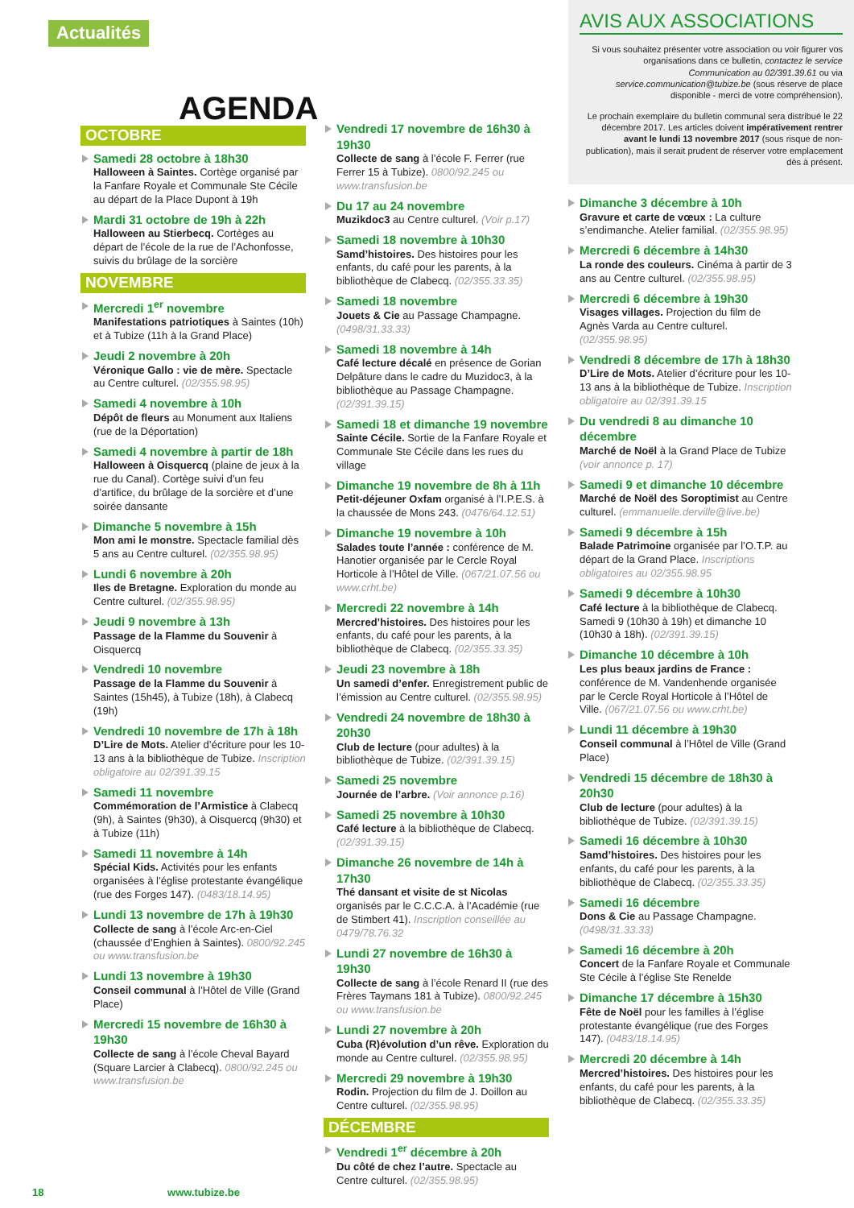Actualités
AGENDA
AVIS AUX ASSOCIATIONS
Si vous souhaitez présenter votre association ou voir figurer vos organisations dans ce bulletin, contactez le service Communication au 02/391.39.61 ou via service.communication@tubize.be (sous réserve de place disponible - merci de votre compréhension).
Le prochain exemplaire du bulletin communal sera distribué le 22 décembre 2017. Les articles doivent impérativement rentrer avant le lundi 13 novembre 2017 (sous risque de non-publication), mais il serait prudent de réserver votre emplacement dès à présent.
OCTOBRE
Samedi 28 octobre à 18h30
Halloween à Saintes. Cortège organisé par la Fanfare Royale et Communale Ste Cécile au départ de la Place Dupont à 19h
Mardi 31 octobre de 19h à 22h
Halloween au Stierbecq. Cortèges au départ de l’école de la rue de l’Achonfosse, suivis du brûlage de la sorcière
NOVEMBRE
Mercredi 1<sup>er</sup> novembre
Manifestations patriotiques à Saintes (10h) et à Tubize (11h à la Grand Place)
Jeudi 2 novembre à 20h
Véronique Gallo : vie de mère. Spectacle au Centre culturel. (02/355.98.95)
Samedi 4 novembre à 10h
Dépôt de fleurs au Monument aux Italiens (rue de la Déportation)
Samedi 4 novembre à partir de 18h
Halloween à Oisquercq (plaine de jeux à la rue du Canal). Cortège suivi d’un feu d’artifice, du brûlage de la sorcière et d’une soirée dansante
Dimanche 5 novembre à 15h
Mon ami le monstre. Spectacle familial dès 5 ans au Centre culturel. (02/355.98.95)
Lundi 6 novembre à 20h
Iles de Bretagne. Exploration du monde au Centre culturel. (02/355.98.95)
Jeudi 9 novembre à 13h
Passage de la Flamme du Souvenir à Oisquercq
Vendredi 10 novembre
Passage de la Flamme du Souvenir à Saintes (15h45), à Tubize (18h), à Clabecq (19h)
Vendredi 10 novembre de 17h à 18h
D’Lire de Mots. Atelier d’écriture pour les 10-13 ans à la bibliothèque de Tubize. Inscription obligatoire au 02/391.39.15
Samedi 11 novembre
Commémoration de l’Armistice à Clabecq (9h), à Saintes (9h30), à Oisquercq (9h30) et à Tubize (11h)
Samedi 11 novembre à 14h
Spécial Kids. Activités pour les enfants organisées à l’église protestante évangélique (rue des Forges 147). (0483/18.14.95)
Lundi 13 novembre de 17h à 19h30
Collecte de sang à l’école Arc-en-Ciel (chaussée d’Enghien à Saintes). 0800/92.245 ou www.transfusion.be
Lundi 13 novembre à 19h30
Conseil communal à l’Hôtel de Ville (Grand Place)
Mercredi 15 novembre de 16h30 à 19h30
Collecte de sang à l’école Cheval Bayard (Square Larcier à Clabecq). 0800/92.245 ou www.transfusion.be
Vendredi 17 novembre de 16h30 à 19h30
Collecte de sang à l’école F. Ferrer (rue Ferrer 15 à Tubize). 0800/92.245 ou www.transfusion.be
Du 17 au 24 novembre
Muzikdoc3 au Centre culturel. (Voir p.17)
Samedi 18 novembre à 10h30
Samd’histoires. Des histoires pour les enfants, du café pour les parents, à la bibliothèque de Clabecq. (02/355.33.35)
Samedi 18 novembre
Jouets & Cie au Passage Champagne. (0498/31.33.33)
Samedi 18 novembre à 14h
Café lecture décalé en présence de Gorian Delpâture dans le cadre du Muzidoc3, à la bibliothèque au Passage Champagne. (02/391.39.15)
Samedi 18 et dimanche 19 novembre
Sainte Cécile. Sortie de la Fanfare Royale et Communale Ste Cécile dans les rues du village
Dimanche 19 novembre de 8h à 11h
Petit-déjeuner Oxfam organisé à l’I.P.E.S. à la chaussée de Mons 243. (0476/64.12.51)
Dimanche 19 novembre à 10h
Salades toute l’année : conférence de M. Hanotier organisée par le Cercle Royal Horticole à l’Hôtel de Ville. (067/21.07.56 ou www.crht.be)
Mercredi 22 novembre à 14h
Mercred’histoires. Des histoires pour les enfants, du café pour les parents, à la bibliothèque de Clabecq. (02/355.33.35)
Jeudi 23 novembre à 18h
Un samedi d’enfer. Enregistrement public de l’émission au Centre culturel. (02/355.98.95)
Vendredi 24 novembre de 18h30 à 20h30
Club de lecture (pour adultes) à la bibliothèque de Tubize. (02/391.39.15)
Samedi 25 novembre
Journée de l’arbre. (Voir annonce p.16)
Samedi 25 novembre à 10h30
Café lecture à la bibliothèque de Clabecq. (02/391.39.15)
Dimanche 26 novembre de 14h à 17h30
Thé dansant et visite de st Nicolas organisés par le C.C.C.A. à l’Académie (rue de Stimbert 41). Inscription conseillée au 0479/78.76.32
Lundi 27 novembre de 16h30 à 19h30
Collecte de sang à l’école Renard II (rue des Frères Taymans 181 à Tubize). 0800/92.245 ou www.transfusion.be
Lundi 27 novembre à 20h
Cuba (R)évolution d’un rêve. Exploration du monde au Centre culturel. (02/355.98.95)
Mercredi 29 novembre à 19h30
Rodin. Projection du film de J. Doillon au Centre culturel. (02/355.98.95)
DÉCEMBRE
Vendredi 1<sup>er</sup> décembre à 20h
Du côté de chez l’autre. Spectacle au Centre culturel. (02/355.98.95)
Dimanche 3 décembre à 10h
Gravure et carte de vœux : La culture s’endimanche. Atelier familial. (02/355.98.95)
Mercredi 6 décembre à 14h30
La ronde des couleurs. Cinéma à partir de 3 ans au Centre culturel. (02/355.98.95)
Mercredi 6 décembre à 19h30
Visages villages. Projection du film de Agnès Varda au Centre culturel. (02/355.98.95)
Vendredi 8 décembre de 17h à 18h30
D’Lire de Mots. Atelier d’écriture pour les 10-13 ans à la bibliothèque de Tubize. Inscription obligatoire au 02/391.39.15
Du vendredi 8 au dimanche 10 décembre
Marché de Noël à la Grand Place de Tubize (voir annonce p. 17)
Samedi 9 et dimanche 10 décembre
Marché de Noël des Soroptimist au Centre culturel. (emmanuelle.derville@live.be)
Samedi 9 décembre à 15h
Balade Patrimoine organisée par l’O.T.P. au départ de la Grand Place. Inscriptions obligatoires au 02/355.98.95
Samedi 9 décembre à 10h30
Café lecture à la bibliothèque de Clabecq. Samedi 9 (10h30 à 19h) et dimanche 10 (10h30 à 18h). (02/391.39.15)
Dimanche 10 décembre à 10h
Les plus beaux jardins de France : conférence de M. Vandenhende organisée par le Cercle Royal Horticole à l’Hôtel de Ville. (067/21.07.56 ou www.crht.be)
Lundi 11 décembre à 19h30
Conseil communal à l’Hôtel de Ville (Grand Place)
Vendredi 15 décembre de 18h30 à 20h30
Club de lecture (pour adultes) à la bibliothèque de Tubize. (02/391.39.15)
Samedi 16 décembre à 10h30
Samd’histoires. Des histoires pour les enfants, du café pour les parents, à la bibliothèque de Clabecq. (02/355.33.35)
Samedi 16 décembre
Dons & Cie au Passage Champagne. (0498/31.33.33)
Samedi 16 décembre à 20h
Concert de la Fanfare Royale et Communale Ste Cécile à l’église Ste Renelde
Dimanche 17 décembre à 15h30
Fête de Noël pour les familles à l’église protestante évangélique (rue des Forges 147). (0483/18.14.95)
Mercredi 20 décembre à 14h
Mercred’histoires. Des histoires pour les enfants, du café pour les parents, à la bibliothèque de Clabecq. (02/355.33.35)
18 www.tubize.be